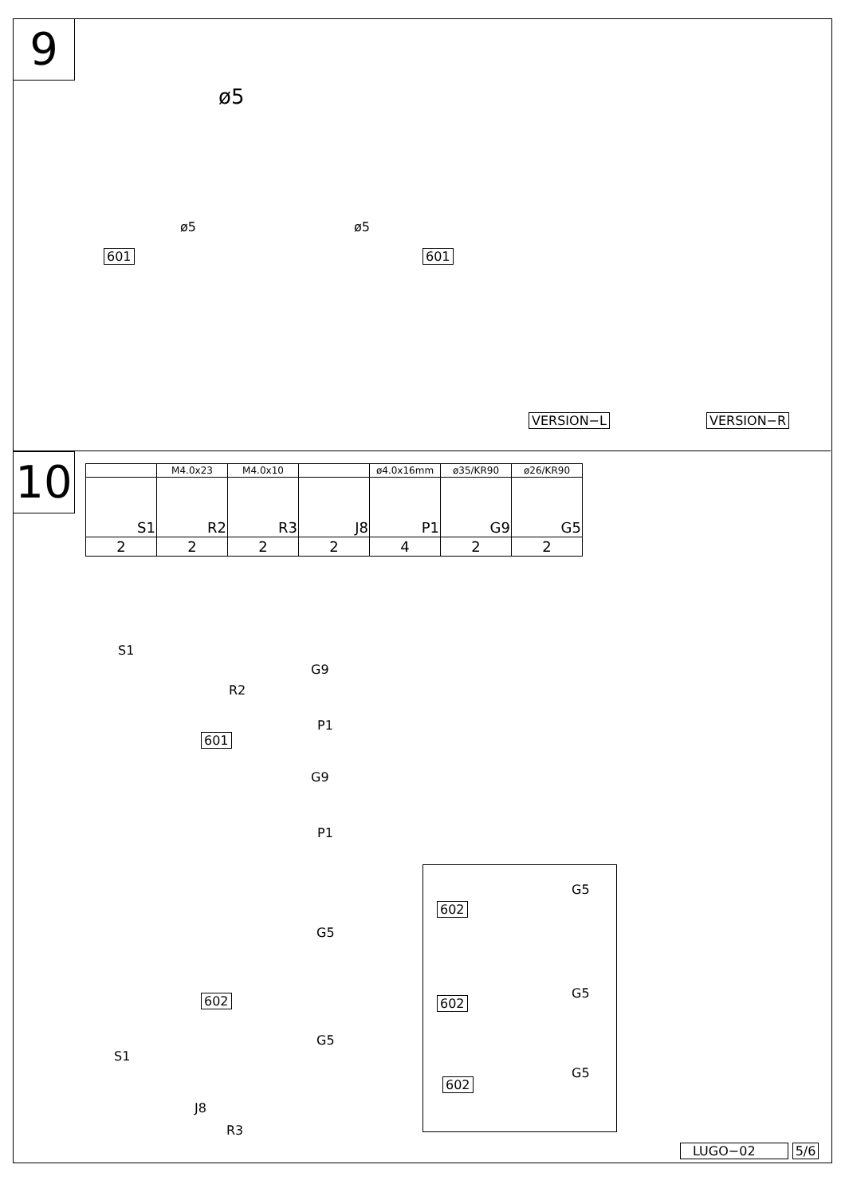9
ø5
ø5 ø5
601 601
VERSION−L VERSION−R
10
| | M4.0x23 | M4.0x10 | | ø4.0x16mm | ø35/KR90 | ø26/KR90 |
| --- | --- | --- | --- | --- | --- | --- |
| S1 | R2 | R3 | J8 | P1 | G9 | G5 |
| 2 | 2 | 2 | 2 | 4 | 2 | 2 |
S1
R2
601
G9
P1
G9
P1
G5
602
G5
S1
J8
R3
G5
602
G5
602
G5
602
LUGO−02 5/6